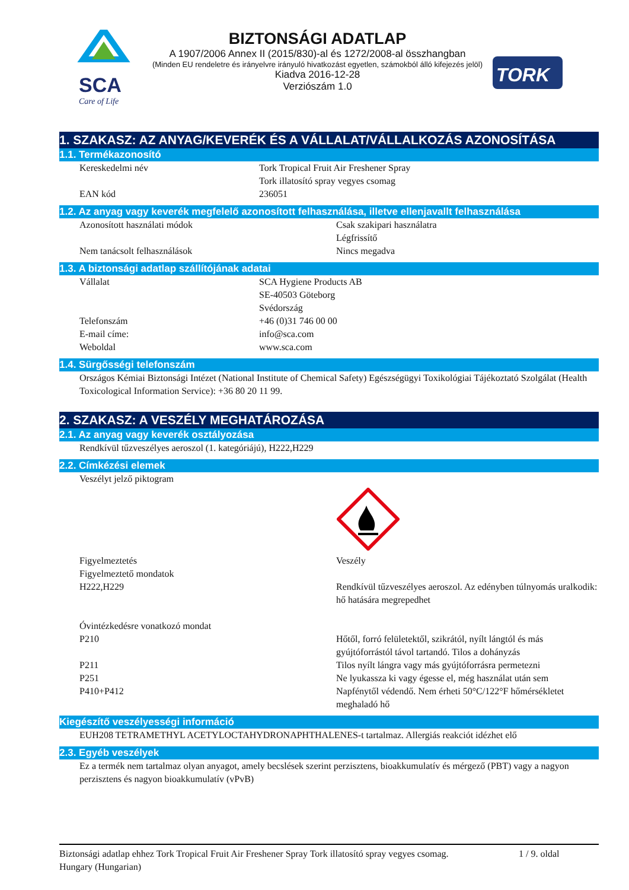SCA
Care of Life
BIZTONSÁGI ADATLAP
A 1907/2006 Annex II (2015/830)-al és 1272/2008-al összhangban
(Minden EU rendeletre és irányelvre irányuló hivatkozást egyetlen, számokból álló kifejezés jelöl)
Kiadva 2016-12-28
Verziószám 1.0
TORK
1. SZAKASZ: AZ ANYAG/KEVERÉK ÉS A VÁLLALAT/VÁLLALKOZÁS AZONOSÍTÁSA
1.1. Termékazonosító
Kereskedelmi név Tork Tropical Fruit Air Freshener Spray
Tork illatosító spray vegyes csomag
EAN kód 236051
1.2. Az anyag vagy keverék megfelelő azonosított felhasználása, illetve ellenjavallt felhasználása
Azonosított használati módok Csak szakipari használatra
Légfrissítő
Nem tanácsolt felhasználások Nincs megadva
1.3. A biztonsági adatlap szállítójának adatai
Vállalat SCA Hygiene Products AB
SE-40503 Göteborg
Svédország
Telefonszám +46 (0)31 746 00 00
E-mail címe: info@sca.com
Weboldal www.sca.com
1.4. Sürgősségi telefonszám
Országos Kémiai Biztonsági Intézet (National Institute of Chemical Safety) Egészségügyi Toxikológiai Tájékoztató Szolgálat (Health Toxicological Information Service): +36 80 20 11 99.
2. SZAKASZ: A VESZÉLY MEGHATÁROZÁSA
2.1. Az anyag vagy keverék osztályozása
Rendkívül tűzveszélyes aeroszol (1. kategóriájú), H222,H229
2.2. Címkézési elemek
Veszélyt jelző piktogram
Figyelmeztetés
Figyelmeztető mondatok
H222,H229
Veszély
Rendkívül tűzveszélyes aeroszol. Az edényben túlnyomás uralkodik: hő hatására megrepedhet
Óvintézkedésre vonatkozó mondat
P210
Hőtől, forró felületektől, szikrától, nyílt lángtól és más gyújtóforrástól távol tartandó. Tilos a dohányzás
P211 Tilos nyílt lángra vagy más gyújtóforrásra permetezni
P251 Ne lyukassza ki vagy égesse el, még használat után sem
P410+P412 Napfénytől védendő. Nem érheti 50°C/122°F hőmérsékletet meghaladó hő
Kiegészítő veszélyességi információ
EUH208 TETRAMETHYL ACETYLOCTAHYDRONAPHTHALENES-t tartalmaz. Allergiás reakciót idézhet elő
2.3. Egyéb veszélyek
Ez a termék nem tartalmaz olyan anyagot, amely becslések szerint perzisztens, bioakkumulatív és mérgező (PBT) vagy a nagyon perzisztens és nagyon bioakkumulatív (vPvB)
Biztonsági adatlap ehhez Tork Tropical Fruit Air Freshener Spray Tork illatosító spray vegyes csomag.
Hungary (Hungarian)
1 / 9. oldal